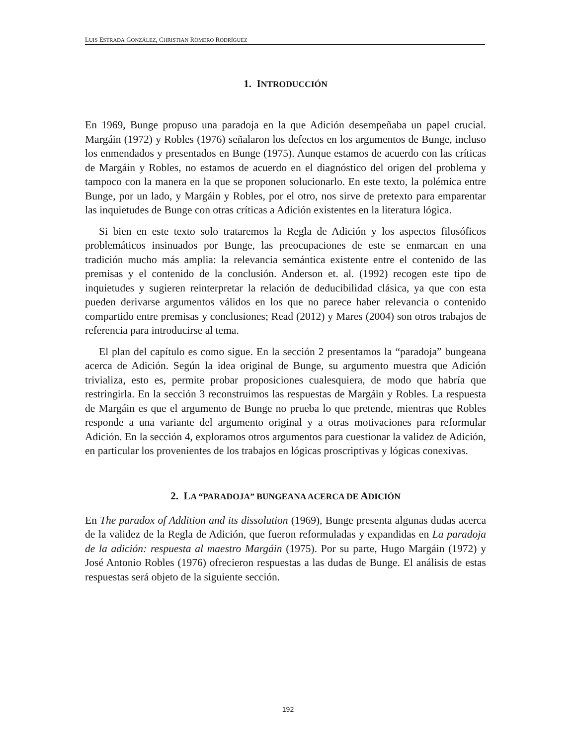LUIS ESTRADA GONZÁLEZ, CHRISTIAN ROMERO RODRÍGUEZ
1. INTRODUCCIÓN
En 1969, Bunge propuso una paradoja en la que Adición desempeñaba un papel crucial. Margáin (1972) y Robles (1976) señalaron los defectos en los argumentos de Bunge, incluso los enmendados y presentados en Bunge (1975). Aunque estamos de acuerdo con las críticas de Margáin y Robles, no estamos de acuerdo en el diagnóstico del origen del problema y tampoco con la manera en la que se proponen solucionarlo. En este texto, la polémica entre Bunge, por un lado, y Margáin y Robles, por el otro, nos sirve de pretexto para emparentar las inquietudes de Bunge con otras críticas a Adición existentes en la literatura lógica.
Si bien en este texto solo trataremos la Regla de Adición y los aspectos filosóficos problemáticos insinuados por Bunge, las preocupaciones de este se enmarcan en una tradición mucho más amplia: la relevancia semántica existente entre el contenido de las premisas y el contenido de la conclusión. Anderson et. al. (1992) recogen este tipo de inquietudes y sugieren reinterpretar la relación de deducibilidad clásica, ya que con esta pueden derivarse argumentos válidos en los que no parece haber relevancia o contenido compartido entre premisas y conclusiones; Read (2012) y Mares (2004) son otros trabajos de referencia para introducirse al tema.
El plan del capítulo es como sigue. En la sección 2 presentamos la “paradoja” bungeana acerca de Adición. Según la idea original de Bunge, su argumento muestra que Adición trivializa, esto es, permite probar proposiciones cualesquiera, de modo que habría que restringirla. En la sección 3 reconstruimos las respuestas de Margáin y Robles. La respuesta de Margáin es que el argumento de Bunge no prueba lo que pretende, mientras que Robles responde a una variante del argumento original y a otras motivaciones para reformular Adición. En la sección 4, exploramos otros argumentos para cuestionar la validez de Adición, en particular los provenientes de los trabajos en lógicas proscriptivas y lógicas conexivas.
2. LA “PARADOJA” BUNGEANA ACERCA DE ADICIÓN
En The paradox of Addition and its dissolution (1969), Bunge presenta algunas dudas acerca de la validez de la Regla de Adición, que fueron reformuladas y expandidas en La paradoja de la adición: respuesta al maestro Margáin (1975). Por su parte, Hugo Margáin (1972) y José Antonio Robles (1976) ofrecieron respuestas a las dudas de Bunge. El análisis de estas respuestas será objeto de la siguiente sección.
192